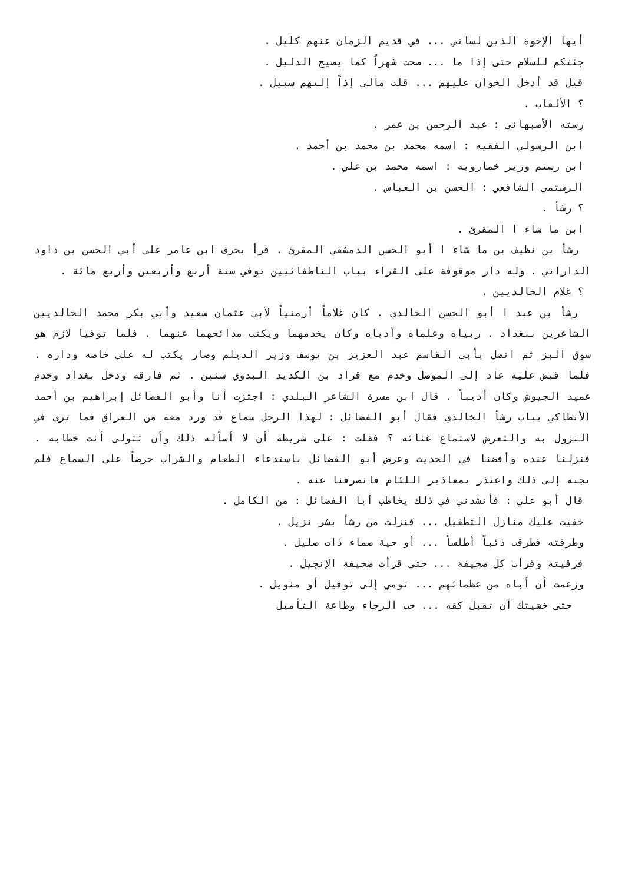أيها الإخوة الذين لساني ... في قديم الزمان عنهم كليل .
جئتكم للسلام حتى إذا ما ... صحت شهراً كما يصيح الدليل .
قيل قد أدخل الخوان عليهم ... قلت مالي إذاً إليهم سبيل .
؟ الألقاب .
رسته الأصبهاني : عبد الرحمن بن عمر .
ابن الرسولي الفقيه : اسمه محمد بن محمد بن أحمد .
ابن رستم وزير خمارويه : اسمه محمد بن علي .
الرستمي الشافعي : الحسن بن العباس .
؟ رشأ .
ابن ما شاء ا المقرئ .
رشأ بن نظيف بن ما شاء ا أبو الحسن الدمشقي المقرئ . قرأ بحرف ابن عامر على أبي الحسن بن داود الداراني . وله دار موقوفة على القراء بباب الناطفائيين توفي سنة أربع وأربعين وأربع مائة .
؟ غلام الخالديين .
رشأ بن عبد ا أبو الحسن الخالدي . كان غلاماً أرمنياً لأبي عثمان سعيد وأبي بكر محمد الخالديين الشاعرين ببغداد . ربياه وعلماه وأدباه وكان يخدمهما ويكتب مدائحهما عنهما . فلما توفيا لازم هو سوق البز ثم اتصل بأبي القاسم عبد العزيز بن يوسف وزير الديلم وصار يكتب له على خاصه وداره . فلما قبض عليه عاد إلى الموصل وخدم مع قراد بن الكديد البدوي سنين . ثم فارقه ودخل بغداد وخدم عميد الجيوش وكان أديباً . قال ابن مسرة الشاعر البلدي : اجتزت أنا وأبو الفضائل إبراهيم بن أحمد الأنطاكي بباب رشأ الخالدي فقال أبو الفضائل : لهذا الرجل سماع قد ورد معه من العراق فما ترى في النزول به والتعرض لاستماع غنائه ؟ فقلت : على شريطة أن لا أسأله ذلك وأن تتولى أنت خطابه . فنزلنا عنده وأفضنا في الحديث وعرض أبو الفضائل باستدعاء الطعام والشراب حرصاً على السماع فلم يجبه إلى ذلك واعتذر بمعاذير اللئام فانصرفنا عنه .
قال أبو علي : فأنشدني في ذلك يخاطب أبا الفضائل : من الكامل .
خفيت عليك منازل التطفيل ... فنزلت من رشأ بشر نزيل .
وطرقته فطرقت ذئباً أطلساً ... أو حية صماء ذات صليل .
فرقيته وقرأت كل صحيفة ... حتى قرأت صحيفة الإنجيل .
وزعمت أن أباه من عظمائهم ... تومي إلى توفيل أو منويل .
حتى خشيتك أن تقبل كفه ... حب الرجاء وطاعة التأميل